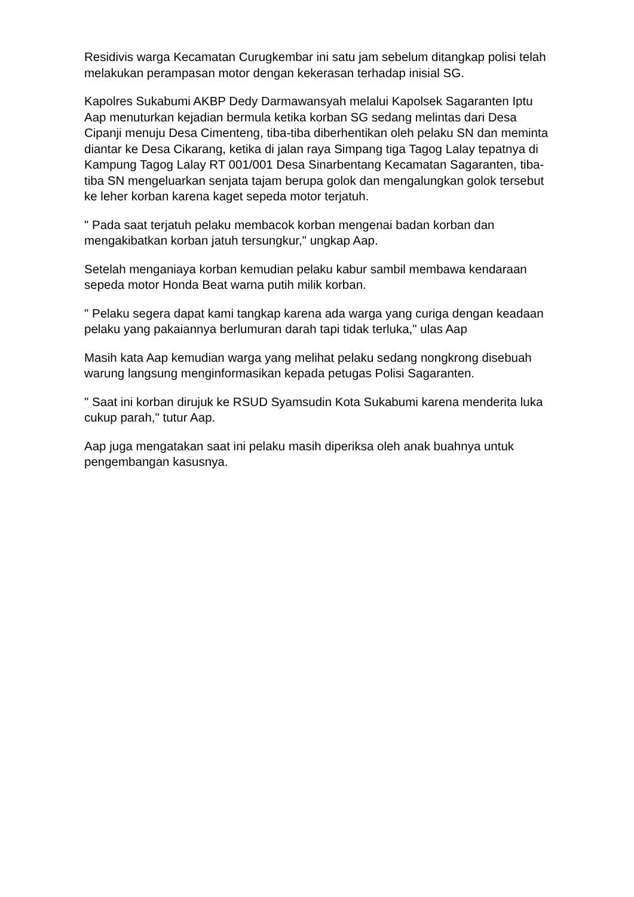Residivis warga Kecamatan Curugkembar ini satu jam sebelum ditangkap polisi telah melakukan perampasan motor dengan kekerasan terhadap inisial SG.
Kapolres Sukabumi AKBP Dedy Darmawansyah melalui Kapolsek Sagaranten Iptu Aap menuturkan kejadian bermula ketika korban SG sedang melintas dari Desa Cipanji menuju Desa Cimenteng, tiba-tiba diberhentikan oleh pelaku SN dan meminta diantar ke Desa Cikarang, ketika di jalan raya Simpang tiga Tagog Lalay tepatnya di Kampung Tagog Lalay RT 001/001 Desa Sinarbentang Kecamatan Sagaranten, tiba-tiba SN mengeluarkan senjata tajam berupa golok dan mengalungkan golok tersebut ke leher korban karena kaget sepeda motor terjatuh.
" Pada saat terjatuh pelaku membacok korban mengenai badan korban dan mengakibatkan korban jatuh tersungkur," ungkap Aap.
Setelah menganiaya korban kemudian pelaku kabur sambil membawa kendaraan sepeda motor Honda Beat warna putih milik korban.
" Pelaku segera dapat kami tangkap karena ada warga yang curiga dengan keadaan pelaku yang pakaiannya berlumuran darah tapi tidak terluka," ulas Aap
Masih kata Aap kemudian warga yang melihat pelaku sedang nongkrong disebuah warung langsung menginformasikan kepada petugas Polisi Sagaranten.
" Saat ini korban dirujuk ke RSUD Syamsudin Kota Sukabumi karena menderita luka cukup parah," tutur Aap.
Aap juga mengatakan saat ini pelaku masih diperiksa oleh anak buahnya untuk pengembangan kasusnya.